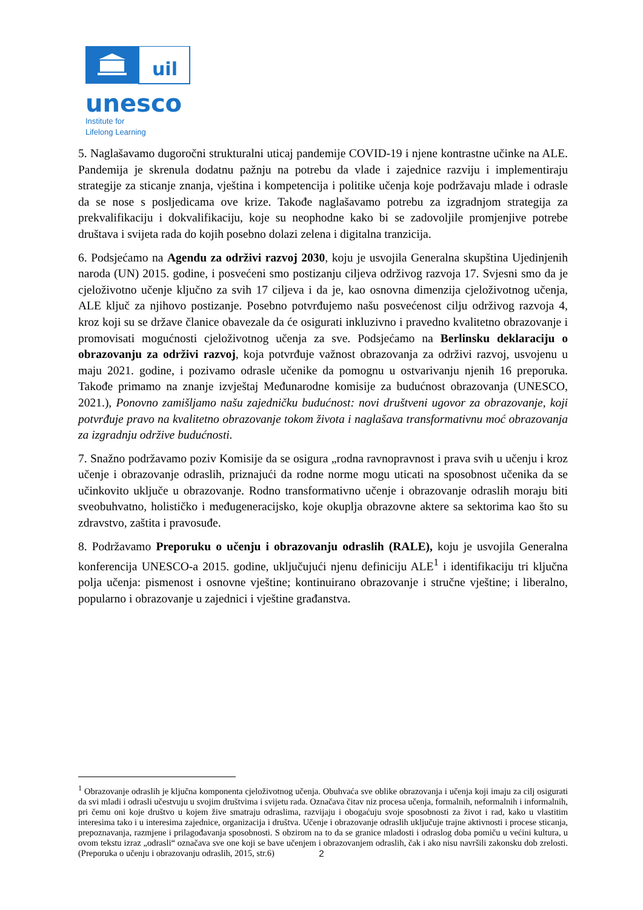uil
unesco
Institute for
Lifelong Learning
5. Naglašavamo dugoročni strukturalni uticaj pandemije COVID-19 i njene kontrastne učinke na ALE. Pandemija je skrenula dodatnu pažnju na potrebu da vlade i zajednice razviju i implementiraju strategije za sticanje znanja, vještina i kompetencija i politike učenja koje podržavaju mlade i odrasle da se nose s posljedicama ove krize. Takođe naglašavamo potrebu za izgradnjom strategija za prekvalifikaciju i dokvalifikaciju, koje su neophodne kako bi se zadovoljile promjenjive potrebe društava i svijeta rada do kojih posebno dolazi zelena i digitalna tranzicija.
6. Podsjećamo na Agendu za održivi razvoj 2030, koju je usvojila Generalna skupština Ujedinjenih naroda (UN) 2015. godine, i posvećeni smo postizanju ciljeva održivog razvoja 17. Svjesni smo da je cjeloživotno učenje ključno za svih 17 ciljeva i da je, kao osnovna dimenzija cjeloživotnog učenja, ALE ključ za njihovo postizanje. Posebno potvrđujemo našu posvećenost cilju održivog razvoja 4, kroz koji su se države članice obavezale da će osigurati inkluzivno i pravedno kvalitetno obrazovanje i promovisati mogućnosti cjeloživotnog učenja za sve. Podsjećamo na Berlinsku deklaraciju o obrazovanju za održivi razvoj, koja potvrđuje važnost obrazovanja za održivi razvoj, usvojenu u maju 2021. godine, i pozivamo odrasle učenike da pomognu u ostvarivanju njenih 16 preporuka. Takođe primamo na znanje izvještaj Međunarodne komisije za budućnost obrazovanja (UNESCO, 2021.), Ponovno zamišljamo našu zajedničku budućnost: novi društveni ugovor za obrazovanje, koji potvrđuje pravo na kvalitetno obrazovanje tokom života i naglašava transformativnu moć obrazovanja za izgradnju održive budućnosti.
7. Snažno podržavamo poziv Komisije da se osigura „rodna ravnopravnost i prava svih u učenju i kroz učenje i obrazovanje odraslih, priznajući da rodne norme mogu uticati na sposobnost učenika da se učinkovito uključe u obrazovanje. Rodno transformativno učenje i obrazovanje odraslih moraju biti sveobuhvatno, holističko i međugeneracijsko, koje okuplja obrazovne aktere sa sektorima kao što su zdravstvo, zaštita i pravosuđe.
8. Podržavamo Preporuku o učenju i obrazovanju odraslih (RALE), koju je usvojila Generalna konferencija UNESCO-a 2015. godine, uključujući njenu definiciju ALE<sup>1</sup> i identifikaciju tri ključna polja učenja: pismenost i osnovne vještine; kontinuirano obrazovanje i stručne vještine; i liberalno, popularno i obrazovanje u zajednici i vještine građanstva.
<sup>1</sup> Obrazovanje odraslih je ključna komponenta cjeloživotnog učenja. Obuhvaća sve oblike obrazovanja i učenja koji imaju za cilj osigurati da svi mladi i odrasli učestvuju u svojim društvima i svijetu rada. Označava čitav niz procesa učenja, formalnih, neformalnih i informalnih, pri čemu oni koje društvo u kojem žive smatraju odraslima, razvijaju i obogaćuju svoje sposobnosti za život i rad, kako u vlastitim interesima tako i u interesima zajednice, organizacija i društva. Učenje i obrazovanje odraslih uključuje trajne aktivnosti i procese sticanja, prepoznavanja, razmjene i prilagođavanja sposobnosti. S obzirom na to da se granice mladosti i odraslog doba pomiču u većini kultura, u ovom tekstu izraz „odrasli“ označava sve one koji se bave učenjem i obrazovanjem odraslih, čak i ako nisu navršili zakonsku dob zrelosti. (Preporuka o učenju i obrazovanju odraslih, 2015, str.6)
2